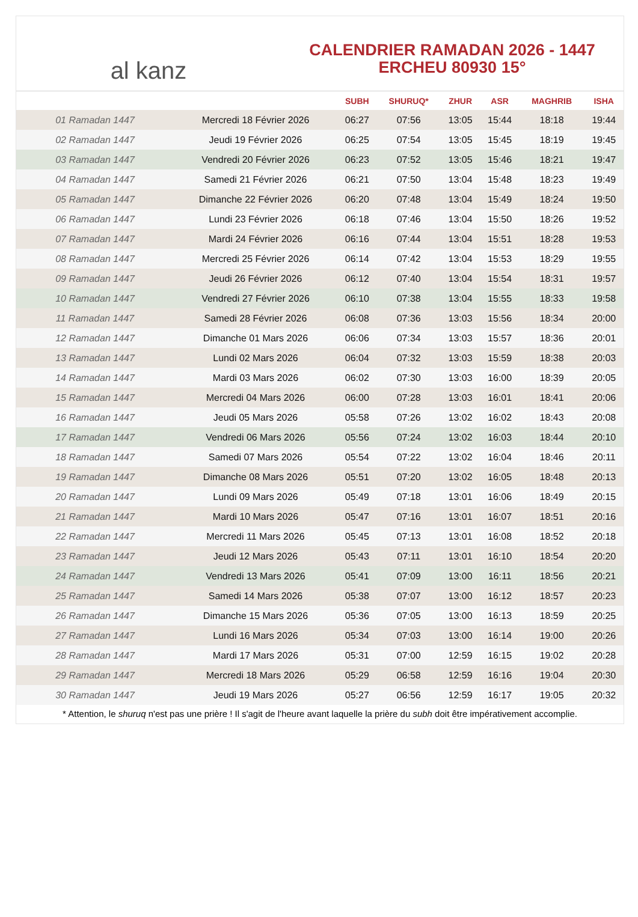al kanz
CALENDRIER RAMADAN 2026 - 1447
ERCHEU 80930 15°
| | | SUBH | SHURUQ* | ZHUR | ASR | MAGHRIB | ISHA |
| --- | --- | --- | --- | --- | --- | --- | --- |
| 01 Ramadan 1447 | Mercredi 18 Février 2026 | 06:27 | 07:56 | 13:05 | 15:44 | 18:18 | 19:44 |
| 02 Ramadan 1447 | Jeudi 19 Février 2026 | 06:25 | 07:54 | 13:05 | 15:45 | 18:19 | 19:45 |
| 03 Ramadan 1447 | Vendredi 20 Février 2026 | 06:23 | 07:52 | 13:05 | 15:46 | 18:21 | 19:47 |
| 04 Ramadan 1447 | Samedi 21 Février 2026 | 06:21 | 07:50 | 13:04 | 15:48 | 18:23 | 19:49 |
| 05 Ramadan 1447 | Dimanche 22 Février 2026 | 06:20 | 07:48 | 13:04 | 15:49 | 18:24 | 19:50 |
| 06 Ramadan 1447 | Lundi 23 Février 2026 | 06:18 | 07:46 | 13:04 | 15:50 | 18:26 | 19:52 |
| 07 Ramadan 1447 | Mardi 24 Février 2026 | 06:16 | 07:44 | 13:04 | 15:51 | 18:28 | 19:53 |
| 08 Ramadan 1447 | Mercredi 25 Février 2026 | 06:14 | 07:42 | 13:04 | 15:53 | 18:29 | 19:55 |
| 09 Ramadan 1447 | Jeudi 26 Février 2026 | 06:12 | 07:40 | 13:04 | 15:54 | 18:31 | 19:57 |
| 10 Ramadan 1447 | Vendredi 27 Février 2026 | 06:10 | 07:38 | 13:04 | 15:55 | 18:33 | 19:58 |
| 11 Ramadan 1447 | Samedi 28 Février 2026 | 06:08 | 07:36 | 13:03 | 15:56 | 18:34 | 20:00 |
| 12 Ramadan 1447 | Dimanche 01 Mars 2026 | 06:06 | 07:34 | 13:03 | 15:57 | 18:36 | 20:01 |
| 13 Ramadan 1447 | Lundi 02 Mars 2026 | 06:04 | 07:32 | 13:03 | 15:59 | 18:38 | 20:03 |
| 14 Ramadan 1447 | Mardi 03 Mars 2026 | 06:02 | 07:30 | 13:03 | 16:00 | 18:39 | 20:05 |
| 15 Ramadan 1447 | Mercredi 04 Mars 2026 | 06:00 | 07:28 | 13:03 | 16:01 | 18:41 | 20:06 |
| 16 Ramadan 1447 | Jeudi 05 Mars 2026 | 05:58 | 07:26 | 13:02 | 16:02 | 18:43 | 20:08 |
| 17 Ramadan 1447 | Vendredi 06 Mars 2026 | 05:56 | 07:24 | 13:02 | 16:03 | 18:44 | 20:10 |
| 18 Ramadan 1447 | Samedi 07 Mars 2026 | 05:54 | 07:22 | 13:02 | 16:04 | 18:46 | 20:11 |
| 19 Ramadan 1447 | Dimanche 08 Mars 2026 | 05:51 | 07:20 | 13:02 | 16:05 | 18:48 | 20:13 |
| 20 Ramadan 1447 | Lundi 09 Mars 2026 | 05:49 | 07:18 | 13:01 | 16:06 | 18:49 | 20:15 |
| 21 Ramadan 1447 | Mardi 10 Mars 2026 | 05:47 | 07:16 | 13:01 | 16:07 | 18:51 | 20:16 |
| 22 Ramadan 1447 | Mercredi 11 Mars 2026 | 05:45 | 07:13 | 13:01 | 16:08 | 18:52 | 20:18 |
| 23 Ramadan 1447 | Jeudi 12 Mars 2026 | 05:43 | 07:11 | 13:01 | 16:10 | 18:54 | 20:20 |
| 24 Ramadan 1447 | Vendredi 13 Mars 2026 | 05:41 | 07:09 | 13:00 | 16:11 | 18:56 | 20:21 |
| 25 Ramadan 1447 | Samedi 14 Mars 2026 | 05:38 | 07:07 | 13:00 | 16:12 | 18:57 | 20:23 |
| 26 Ramadan 1447 | Dimanche 15 Mars 2026 | 05:36 | 07:05 | 13:00 | 16:13 | 18:59 | 20:25 |
| 27 Ramadan 1447 | Lundi 16 Mars 2026 | 05:34 | 07:03 | 13:00 | 16:14 | 19:00 | 20:26 |
| 28 Ramadan 1447 | Mardi 17 Mars 2026 | 05:31 | 07:00 | 12:59 | 16:15 | 19:02 | 20:28 |
| 29 Ramadan 1447 | Mercredi 18 Mars 2026 | 05:29 | 06:58 | 12:59 | 16:16 | 19:04 | 20:30 |
| 30 Ramadan 1447 | Jeudi 19 Mars 2026 | 05:27 | 06:56 | 12:59 | 16:17 | 19:05 | 20:32 |
* Attention, le shuruq n'est pas une prière ! Il s'agit de l'heure avant laquelle la prière du subh doit être impérativement accomplie.